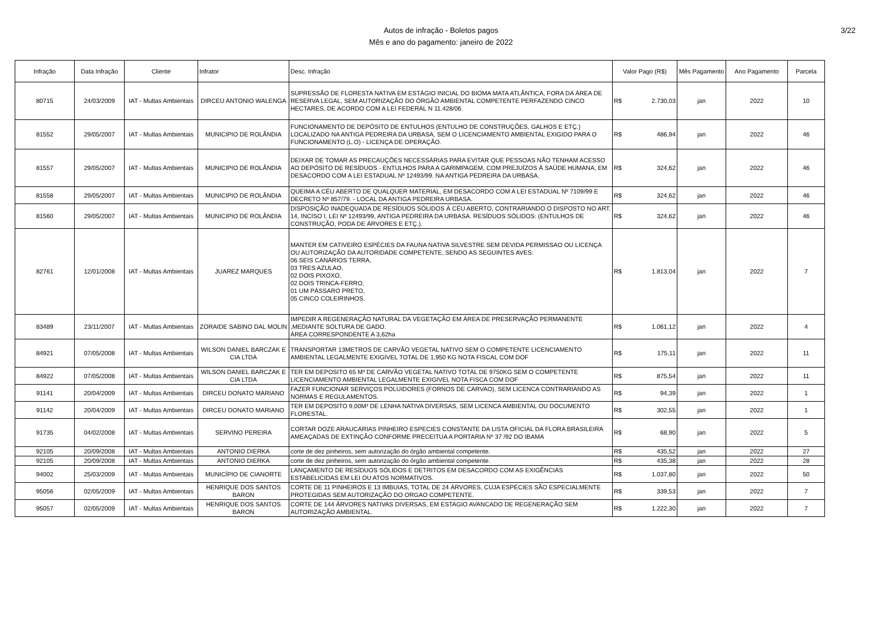Autos de infração - Boletos pagos
Mês e ano do pagamento: janeiro de 2022
3/22
| Infração | Data Infração | Cliente | Infrator | Desc. Infração | Valor Pago (R$) | Mês Pagamento | Ano Pagamento | Parcela |
| --- | --- | --- | --- | --- | --- | --- | --- | --- |
| 80715 | 24/03/2009 | IAT - Multas Ambientais | DIRCEU ANTONIO WALENGA | SUPRESSÃO DE FLORESTA NATIVA EM ESTÁGIO INICIAL DO BIOMA MATA ATLÂNTICA, FORA DA ÁREA DE RESERVA LEGAL, SEM AUTORIZAÇÃO DO ÓRGÃO AMBIENTAL COMPETENTE PERFAZENDO CINCO HECTARES, DE ACORDO COM A LEI FEDERAL N 11.428/06. | R$ 2.730,03 | jan | 2022 | 10 |
| 81552 | 29/05/2007 | IAT - Multas Ambientais | MUNICIPIO DE ROLÂNDIA | FUNCIONAMENTO DE DEPÓSITO DE ENTULHOS (ENTULHO DE CONSTRUÇÕES, GALHOS E ETÇ.) LOCALIZADO NA ANTIGA PEDREIRA DA URBASA, SEM O LICENCIAMENTO AMBIENTAL EXIGIDO PARA O FUNCIONAMENTO (L.O) - LICENÇA DE OPERAÇÃO. | R$ 486,94 | jan | 2022 | 46 |
| 81557 | 29/05/2007 | IAT - Multas Ambientais | MUNICIPIO DE ROLÂNDIA | DEIXAR DE TOMAR AS PRECAUÇÕES NECESSÁRIAS PARA EVITAR QUE PESSOAS NÃO TENHAM ACESSO AO DEPÓSITO DE RESÍDUOS - ENTULHOS PARA A GARIMPAGEM, COM PREJUÍZOS À SAÚDE HUMANA, EM DESACORDO COM A LEI ESTADUAL Nº 12493/99. NA ANTIGA PEDREIRA DA URBASA. | R$ 324,62 | jan | 2022 | 46 |
| 81558 | 29/05/2007 | IAT - Multas Ambientais | MUNICIPIO DE ROLÂNDIA | QUEIMA A CÉU ABERTO DE QUALQUER MATERIAL, EM DESACORDO COM A LEI ESTADUAL Nº 7109/99 E DECRETO Nº 857/79. - LOCAL DA ANTIGA PEDREIRA URBASA. | R$ 324,62 | jan | 2022 | 46 |
| 81560 | 29/05/2007 | IAT - Multas Ambientais | MUNICIPIO DE ROLÂNDIA | DISPOSIÇÃO INADEQUADA DE RESÍDUOS SÓLIDOS À CÉU ABERTO, CONTRARIANDO O DISPOSTO NO ART. 14, INCISO I, LEI Nº 12493/99, ANTIGA PEDREIRA DA URBASA. RESÍDUOS SÓLIDOS: (ENTULHOS DE CONSTRUÇÃO, PODA DE ÁRVORES E ETÇ.). | R$ 324,62 | jan | 2022 | 46 |
| 82761 | 12/01/2008 | IAT - Multas Ambientais | JUAREZ MARQUES | MANTER EM CATIVEIRO ESPÉCIES DA FAUNA NATIVA SILVESTRE SEM DEVIDA PERMISSAO OU LICENÇA OU AUTORIZAÇÃO DA AUTORIDADE COMPETENTE, SENDO AS SEGUINTES AVES: 06 SEIS CANÁRIOS TERRA, 03 TRES AZULAO, 02 DOIS PIXOXO, 02 DOIS TRINCA-FERRO, 01 UM PÁSSARO PRETO, 05 CINCO COLEIRINHOS. | R$ 1.813,04 | jan | 2022 | 7 |
| 83489 | 23/11/2007 | IAT - Multas Ambientais | ZORAIDE SABINO DAL MOLIN | IMPEDIR A REGENERAÇÃO NATURAL DA VEGETAÇÃO EM ÁREA DE PRESERVAÇÃO PERMANENTE ,MEDIANTE SOLTURA DE GADO. ÁREA CORRESPONDENTE A 3,62ha | R$ 1.061,12 | jan | 2022 | 4 |
| 84921 | 07/05/2008 | IAT - Multas Ambientais | WILSON DANIEL BARCZAK E CIA LTDA | TRANSPORTAR 13METROS DE CARVÃO VEGETAL NATIVO SEM O COMPETENTE LICENCIAMENTO AMBIENTAL LEGALMENTE EXIGIVEL TOTAL DE 1,950 KG NOTA FISCAL COM DOF | R$ 175,11 | jan | 2022 | 11 |
| 84922 | 07/05/2008 | IAT - Multas Ambientais | WILSON DANIEL BARCZAK E CIA LTDA | TER EM DEPOSITO 65 M³ DE CARVÃO VEGETAL NATIVO TOTAL DE 9750KG SEM O COMPETENTE LICENCIAMENTO AMBIENTAL LEGALMENTE EXIGIVEL NOTA FISCA COM DOF | R$ 875,54 | jan | 2022 | 11 |
| 91141 | 20/04/2009 | IAT - Multas Ambientais | DIRCEU DONATO MARIANO | FAZER FUNCIONAR SERVIÇOS POLUIDORES (FORNOS DE CARVAO), SEM LICENCA CONTRARIANDO AS NORMAS E REGULAMENTOS. | R$ 94,39 | jan | 2022 | 1 |
| 91142 | 20/04/2009 | IAT - Multas Ambientais | DIRCEU DONATO MARIANO | TER EM DEPOSITO 9,00M³ DE LENHA NATIVA DIVERSAS, SEM LICENCA AMBIENTAL OU DOCUMENTO FLORESTAL. | R$ 302,55 | jan | 2022 | 1 |
| 91735 | 04/02/2008 | IAT - Multas Ambientais | SERVINO PEREIRA | CORTAR DOZE ARAUCARIAS PINHEIRO ESPECIES CONSTANTE DA LISTA OFICIAL DA FLORA BRASILEIRA AMEAÇADAS DE EXTINÇÃO CONFORME PRECEITUA A PORTARIA Nº 37 /92 DO IBAMA | R$ 68,90 | jan | 2022 | 5 |
| 92105 | 20/09/2008 | IAT - Multas Ambientais | ANTONIO DIERKA | corte de dez pinheiros, sem autorização do órgão ambiental competente. | R$ 435,52 | jan | 2022 | 27 |
| 92105 | 20/09/2008 | IAT - Multas Ambientais | ANTONIO DIERKA | corte de dez pinheiros, sem autorização do órgão ambiental competente. | R$ 435,38 | jan | 2022 | 28 |
| 94002 | 25/03/2009 | IAT - Multas Ambientais | MUNICÍPIO DE CIANORTE | LANÇAMENTO DE RESÍDUOS SÓLIDOS E DETRITOS EM DESACORDO COM AS EXIGÊNCIAS ESTABELICIDAS EM LEI OU ATOS NORMATIVOS. | R$ 1.037,80 | jan | 2022 | 50 |
| 95056 | 02/05/2009 | IAT - Multas Ambientais | HENRIQUE DOS SANTOS BARON | CORTE DE 11 PINHEIROS E 13 IMBUIAS, TOTAL DE 24 ÁRVORES, CUJA ESPÉCIES SÃO ESPECIALMENTE PROTEGIDAS SEM AUTORIZAÇÃO DO ORGAO COMPETENTE. | R$ 339,53 | jan | 2022 | 7 |
| 95057 | 02/05/2009 | IAT - Multas Ambientais | HENRIQUE DOS SANTOS BARON | CORTE DE 144 ÁRVORES NATIVAS DIVERSAS, EM ESTAGIO AVANCADO DE REGENERAÇÃO SEM AUTORIZAÇÃO AMBIENTAL. | R$ 1.222,30 | jan | 2022 | 7 |